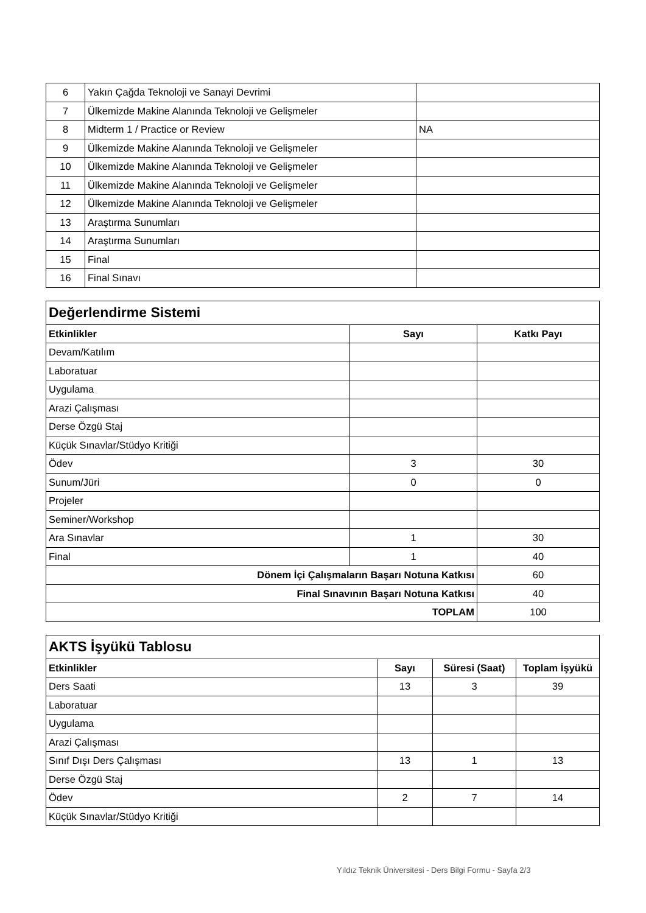| 6 | Yakın Çağda Teknoloji ve Sanayi Devrimi | |
| 7 | Ülkemizde Makine Alanında Teknoloji ve Gelişmeler | |
| 8 | Midterm 1 / Practice or Review | NA |
| 9 | Ülkemizde Makine Alanında Teknoloji ve Gelişmeler | |
| 10 | Ülkemizde Makine Alanında Teknoloji ve Gelişmeler | |
| 11 | Ülkemizde Makine Alanında Teknoloji ve Gelişmeler | |
| 12 | Ülkemizde Makine Alanında Teknoloji ve Gelişmeler | |
| 13 | Araştırma Sunumları | |
| 14 | Araştırma Sunumları | |
| 15 | Final | |
| 16 | Final Sınavı | |
| Değerlendirme Sistemi | | |
| Etkinlikler | Sayı | Katkı Payı |
| Devam/Katılım | | |
| Laboratuar | | |
| Uygulama | | |
| Arazi Çalışması | | |
| Derse Özgü Staj | | |
| Küçük Sınavlar/Stüdyo Kritiği | | |
| Ödev | 3 | 30 |
| Sunum/Jüri | 0 | 0 |
| Projeler | | |
| Seminer/Workshop | | |
| Ara Sınavlar | 1 | 30 |
| Final | 1 | 40 |
| Dönem İçi Çalışmaların Başarı Notuna Katkısı | | 60 |
| Final Sınavının Başarı Notuna Katkısı | | 40 |
| TOPLAM | | 100 |
| AKTS İşyükü Tablosu | | | |
| Etkinlikler | Sayı | Süresi (Saat) | Toplam İşyükü |
| Ders Saati | 13 | 3 | 39 |
| Laboratuar | | | |
| Uygulama | | | |
| Arazi Çalışması | | | |
| Sınıf Dışı Ders Çalışması | 13 | 1 | 13 |
| Derse Özgü Staj | | | |
| Ödev | 2 | 7 | 14 |
| Küçük Sınavlar/Stüdyo Kritiği | | | |
Yıldız Teknik Üniversitesi - Ders Bilgi Formu - Sayfa 2/3